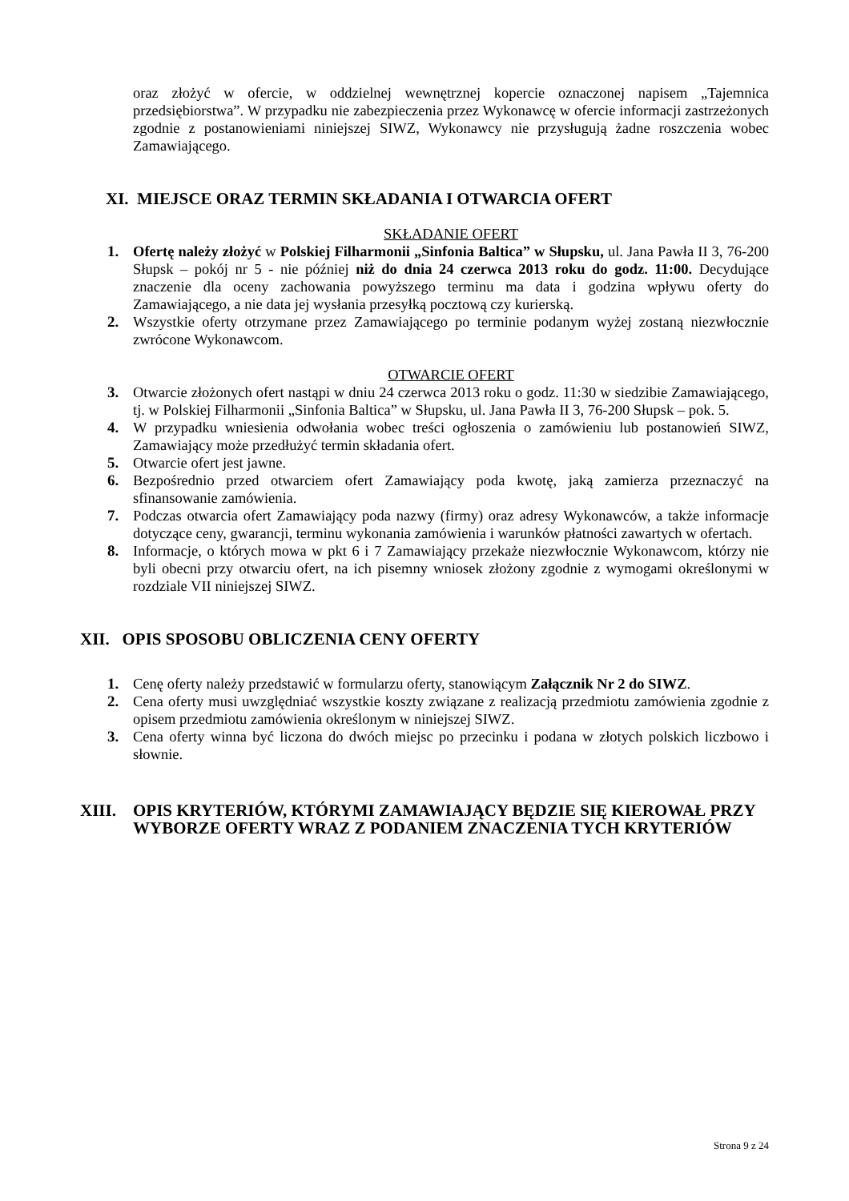oraz złożyć w ofercie, w oddzielnej wewnętrznej kopercie oznaczonej napisem „Tajemnica przedsiębiorstwa”. W przypadku nie zabezpieczenia przez Wykonawcę w ofercie informacji zastrzeżonych zgodnie z postanowieniami niniejszej SIWZ, Wykonawcy nie przysługują żadne roszczenia wobec Zamawiającego.
XI. MIEJSCE ORAZ TERMIN SKŁADANIA I OTWARCIA OFERT
SKŁADANIE OFERT
1. Ofertę należy złożyć w Polskiej Filharmonii „Sinfonia Baltica” w Słupsku, ul. Jana Pawła II 3, 76-200 Słupsk – pokój nr 5 - nie później niż do dnia 24 czerwca 2013 roku do godz. 11:00. Decydujące znaczenie dla oceny zachowania powyższego terminu ma data i godzina wpływu oferty do Zamawiającego, a nie data jej wysłania przesyłką pocztową czy kurierską.
2. Wszystkie oferty otrzymane przez Zamawiającego po terminie podanym wyżej zostaną niezwłocznie zwrócone Wykonawcom.
OTWARCIE OFERT
3. Otwarcie złożonych ofert nastąpi w dniu 24 czerwca 2013 roku o godz. 11:30 w siedzibie Zamawiającego, tj. w Polskiej Filharmonii „Sinfonia Baltica” w Słupsku, ul. Jana Pawła II 3, 76-200 Słupsk – pok. 5.
4. W przypadku wniesienia odwołania wobec treści ogłoszenia o zamówieniu lub postanowień SIWZ, Zamawiający może przedłużyć termin składania ofert.
5. Otwarcie ofert jest jawne.
6. Bezpośrednio przed otwarciem ofert Zamawiający poda kwotę, jaką zamierza przeznaczyć na sfinansowanie zamówienia.
7. Podczas otwarcia ofert Zamawiający poda nazwy (firmy) oraz adresy Wykonawców, a także informacje dotyczące ceny, gwarancji, terminu wykonania zamówienia i warunków płatności zawartych w ofertach.
8. Informacje, o których mowa w pkt 6 i 7 Zamawiający przekaże niezwłocznie Wykonawcom, którzy nie byli obecni przy otwarciu ofert, na ich pisemny wniosek złożony zgodnie z wymogami określonymi w rozdziale VII niniejszej SIWZ.
XII. OPIS SPOSOBU OBLICZENIA CENY OFERTY
1. Cenę oferty należy przedstawić w formularzu oferty, stanowiącym Załącznik Nr 2 do SIWZ.
2. Cena oferty musi uwzględniać wszystkie koszty związane z realizacją przedmiotu zamówienia zgodnie z opisem przedmiotu zamówienia określonym w niniejszej SIWZ.
3. Cena oferty winna być liczona do dwóch miejsc po przecinku i podana w złotych polskich liczbowo i słownie.
XIII. OPIS KRYTERIÓW, KTÓRYMI ZAMAWIAJĄCY BĘDZIE SIĘ KIEROWAŁ PRZY WYBORZE OFERTY WRAZ Z PODANIEM ZNACZENIA TYCH KRYTERIÓW
Strona 9 z 24